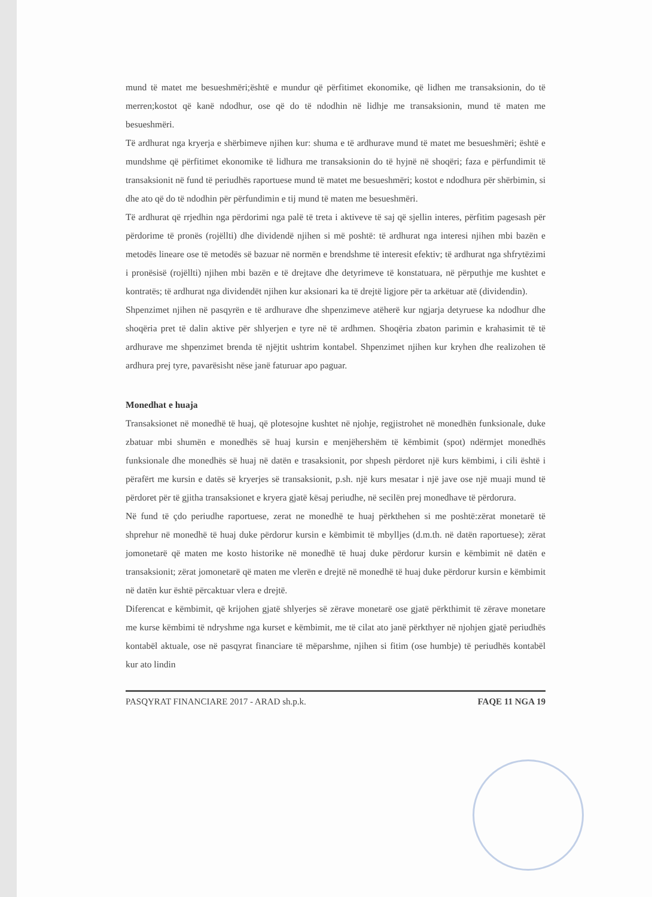mund të matet me besueshmëri;është e mundur që përfitimet ekonomike, që lidhen me transaksionin, do të merren;kostot që kanë ndodhur, ose që do të ndodhin në lidhje me transaksionin, mund të maten me besueshmëri.
Të ardhurat nga kryerja e shërbimeve njihen kur: shuma e të ardhurave mund të matet me besueshmëri; është e mundshme që përfitimet ekonomike të lidhura me transaksionin do të hyjnë në shoqëri; faza e përfundimit të transaksionit në fund të periudhës raportuese mund të matet me besueshmëri; kostot e ndodhura për shërbimin, si dhe ato që do të ndodhin për përfundimin e tij mund të maten me besueshmëri.
Të ardhurat që rrjedhin nga përdorimi nga palë të treta i aktiveve të saj që sjellin interes, përfitim pagesash për përdorime të pronës (rojëllti) dhe dividendë njihen si më poshtë: të ardhurat nga interesi njihen mbi bazën e metodës lineare ose të metodës së bazuar në normën e brendshme të interesit efektiv; të ardhurat nga shfrytëzimi i pronësisë (rojëllti) njihen mbi bazën e të drejtave dhe detyrimeve të konstatuara, në përputhje me kushtet e kontratës; të ardhurat nga dividendët njihen kur aksionari ka të drejtë ligjore për ta arkëtuar atë (dividendin).
Shpenzimet njihen në pasqyrën e të ardhurave dhe shpenzimeve atëherë kur ngjarja detyruese ka ndodhur dhe shoqëria pret të dalin aktive për shlyerjen e tyre në të ardhmen. Shoqëria zbaton parimin e krahasimit të të ardhurave me shpenzimet brenda të njëjtit ushtrim kontabel. Shpenzimet njihen kur kryhen dhe realizohen të ardhura prej tyre, pavarësisht nëse janë faturuar apo paguar.
Monedhat e huaja
Transaksionet në monedhë të huaj, që plotesojne kushtet në njohje, regjistrohet në monedhën funksionale, duke zbatuar mbi shumën e monedhës së huaj kursin e menjëhershëm të këmbimit (spot) ndërmjet monedhës funksionale dhe monedhës së huaj në datën e trasaksionit, por shpesh përdoret një kurs këmbimi, i cili është i përafërt me kursin e datës së kryerjes së transaksionit, p.sh. një kurs mesatar i një jave ose një muaji mund të përdoret për të gjitha transaksionet e kryera gjatë kësaj periudhe, në secilën prej monedhave të përdorura.
Në fund të çdo periudhe raportuese, zerat ne monedhë te huaj përkthehen si me poshtë:zërat monetarë të shprehur në monedhë të huaj duke përdorur kursin e këmbimit të mbylljes (d.m.th. në datën raportuese); zërat jomonetarë që maten me kosto historike në monedhë të huaj duke përdorur kursin e këmbimit në datën e transaksionit; zërat jomonetarë që maten me vlerën e drejtë në monedhë të huaj duke përdorur kursin e këmbimit në datën kur është përcaktuar vlera e drejtë.
Diferencat e këmbimit, që krijohen gjatë shlyerjes së zërave monetarë ose gjatë përkthimit të zërave monetare me kurse këmbimi të ndryshme nga kurset e këmbimit, me të cilat ato janë përkthyer në njohjen gjatë periudhës kontabël aktuale, ose në pasqyrat financiare të mëparshme, njihen si fitim (ose humbje) të periudhës kontabël kur ato lindin
PASQYRAT FINANCIARE 2017 - ARAD sh.p.k. FAQE 11 NGA 19